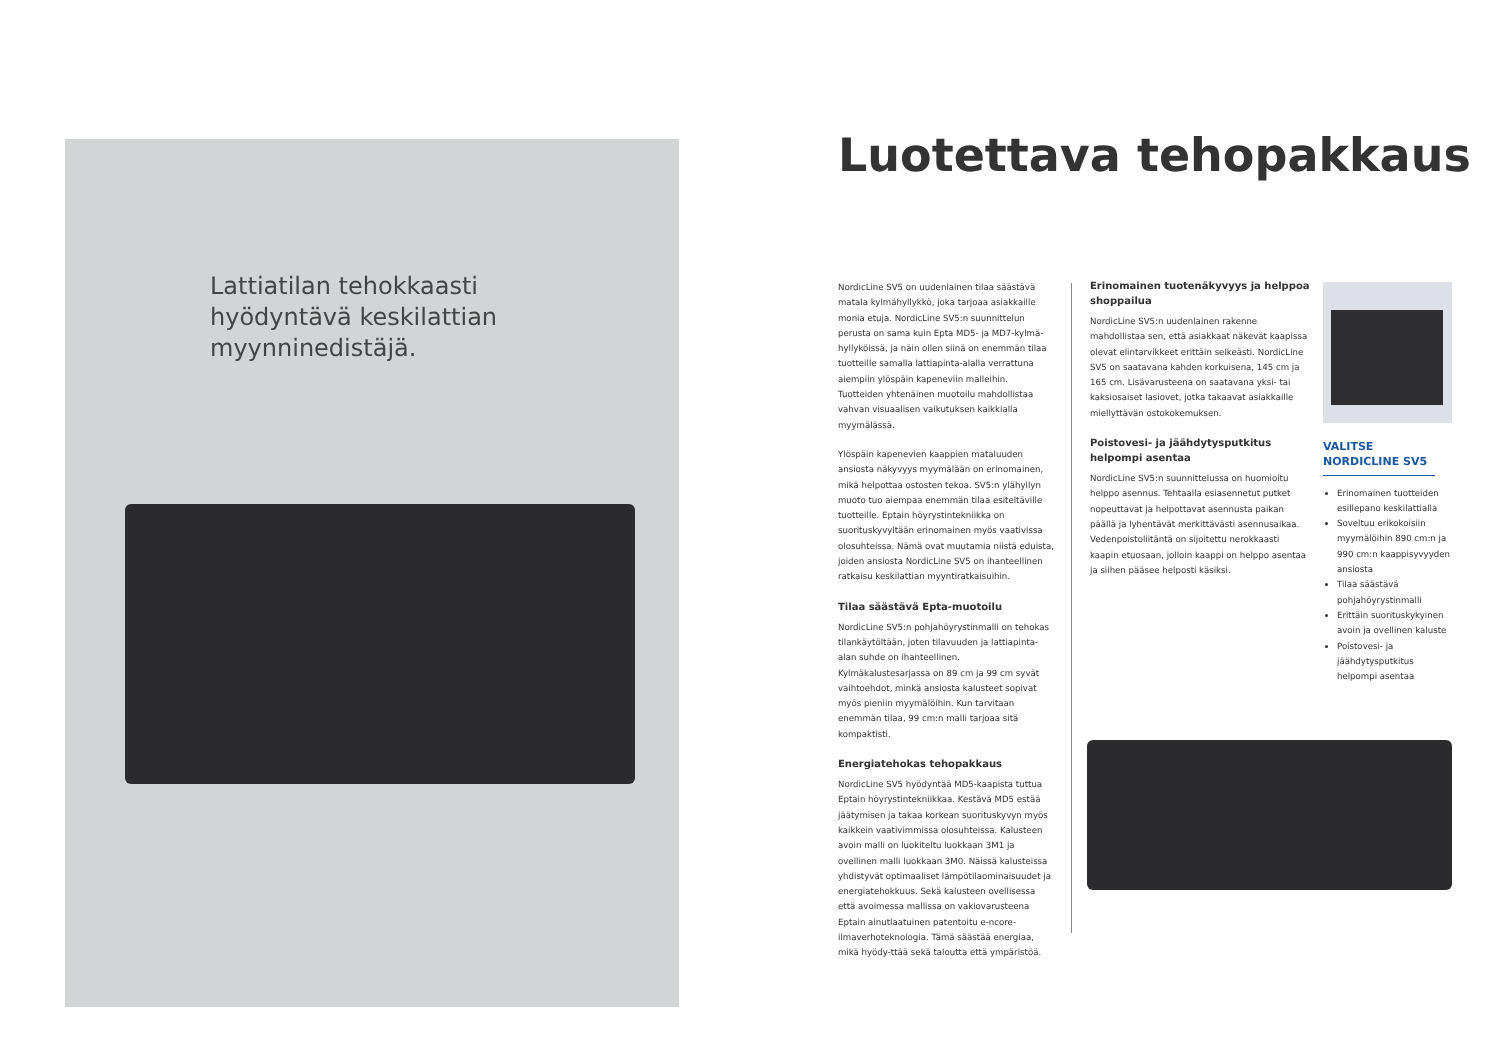Lattiatilan tehokkaasti
hyödyntävä keskilattian
myynninedistäjä.
Luotettava tehopakkaus
NordicLine SV5 on uudenlainen tilaa säästävä matala kylmähyllykkö, joka tarjoaa asiakkaille monia etuja. NordicLine SV5:n suunnittelun perusta on sama kuin Epta MD5- ja MD7-kylmä-hyllyköissä, ja näin ollen siinä on enemmän tilaa tuotteille samalla lattiapinta-alalla verrattuna aiempiin ylöspäin kapeneviin malleihin. Tuotteiden yhtenäinen muotoilu mahdollistaa vahvan visuaalisen vaikutuksen kaikkialla myymälässä.
Ylöspäin kapenevien kaappien mataluuden ansiosta näkyvyys myymälään on erinomainen, mikä helpottaa ostosten tekoa. SV5:n ylähyllyn muoto tuo aiempaa enemmän tilaa esiteltäville tuotteille. Eptain höyrystintekniikka on suorituskyvyltään erinomainen myös vaativissa olosuhteissa. Nämä ovat muutamia niistä eduista, joiden ansiosta NordicLine SV5 on ihanteellinen ratkaisu keskilattian myyntiratkaisuihin.
Tilaa säästävä Epta-muotoilu
NordicLine SV5:n pohjahöyrystinmalli on tehokas tilankäytöltään, joten tilavuuden ja lattiapinta-alan suhde on ihanteellinen. Kylmäkalustesarjassa on 89 cm ja 99 cm syvät vaihtoehdot, minkä ansiosta kalusteet sopivat myös pieniin myymälöihin. Kun tarvitaan enemmän tilaa, 99 cm:n malli tarjoaa sitä kompaktisti.
Energiatehokas tehopakkaus
NordicLine SV5 hyödyntää MD5-kaapista tuttua Eptain höyrystintekniikkaa. Kestävä MD5 estää jäätymisen ja takaa korkean suorituskyvyn myös kaikkein vaativimmissa olosuhteissa. Kalusteen avoin malli on luokiteltu luokkaan 3M1 ja ovellinen malli luokkaan 3M0. Näissä kalusteissa yhdistyvät optimaaliset lämpötilaominaisuudet ja energiatehokkuus. Sekä kalusteen ovellisessa että avoimessa mallissa on vakiovarusteena Eptain ainutlaatuinen patentoitu e-ncore-ilmaverhoteknologia. Tämä säästää energiaa, mikä hyödy-ttää sekä taloutta että ympäristöä.
Erinomainen tuotenäkyvyys ja helppoa shoppailua
NordicLine SV5:n uudenlainen rakenne mahdollistaa sen, että asiakkaat näkevät kaapissa olevat elintarvikkeet erittäin selkeästi. NordicLine SV5 on saatavana kahden korkuisena, 145 cm ja 165 cm. Lisävarusteena on saatavana yksi- tai kaksiosaiset lasiovet, jotka takaavat asiakkaille miellyttävän ostokokemuksen.
Poistovesi- ja jäähdytysputkitus helpompi asentaa
NordicLine SV5:n suunnittelussa on huomioitu helppo asennus. Tehtaalla esiasennetut putket nopeuttavat ja helpottavat asennusta paikan päällä ja lyhentävät merkittävästi asennusaikaa. Vedenpoistoliitäntä on sijoitettu nerokkaasti kaapin etuosaan, jolloin kaappi on helppo asentaa ja siihen pääsee helposti käsiksi.
VALITSE
NORDICLINE SV5
Erinomainen tuotteiden esillepano keskilattialla
Soveltuu erikokoisiin myymälöihin 890 cm:n ja 990 cm:n kaappisyvyyden ansiosta
Tilaa säästävä pohjahöyrystinmalli
Erittäin suorituskykyinen avoin ja ovellinen kaluste
Poistovesi- ja jäähdytysputkitus helpompi asentaa